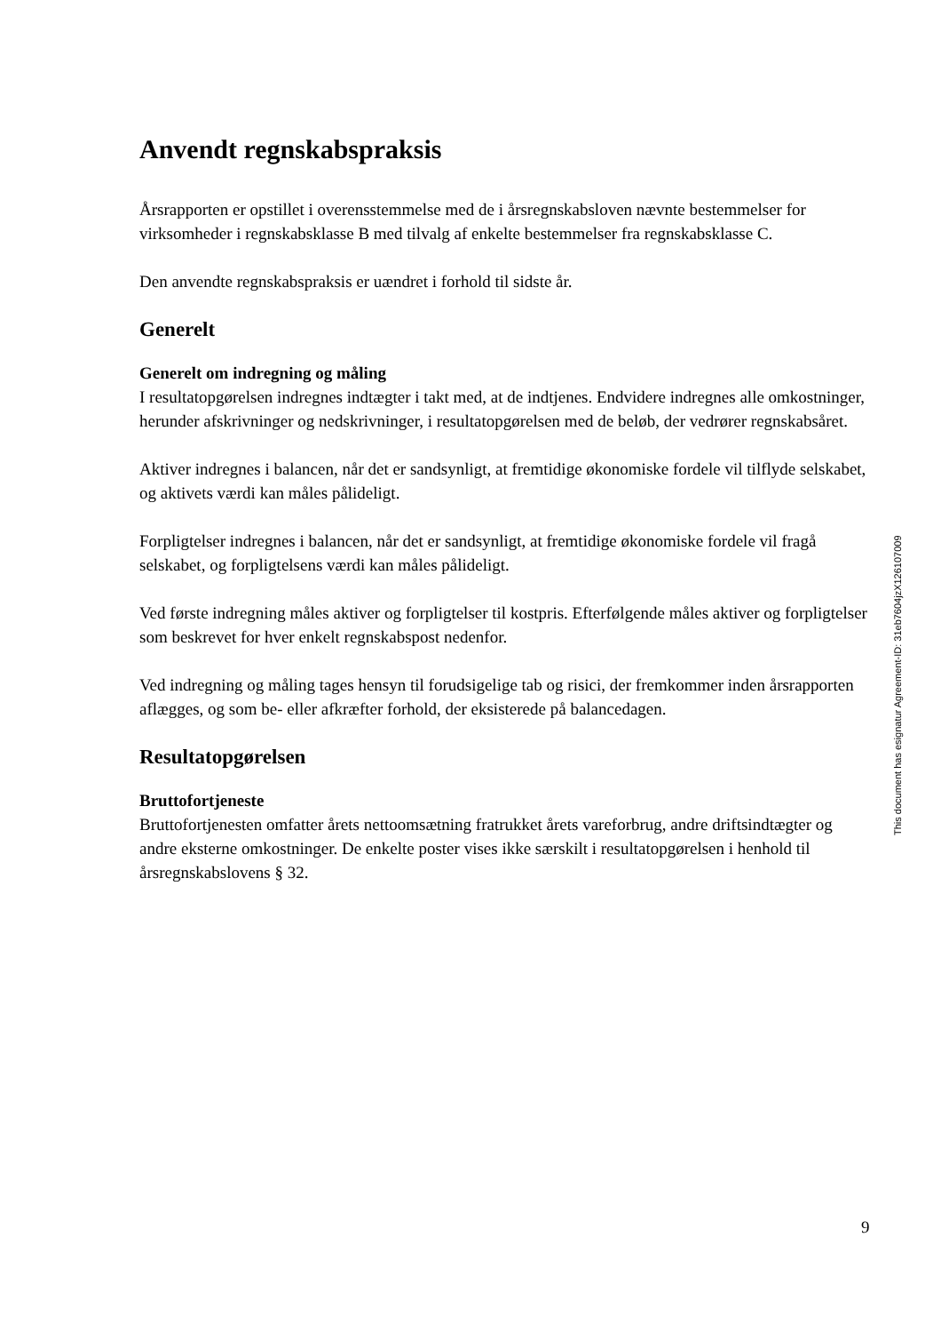Anvendt regnskabspraksis
Årsrapporten er opstillet i overensstemmelse med de i årsregnskabsloven nævnte bestemmelser for virksomheder i regnskabsklasse B med tilvalg af enkelte bestemmelser fra regnskabsklasse C.
Den anvendte regnskabspraksis er uændret i forhold til sidste år.
Generelt
Generelt om indregning og måling
I resultatopgørelsen indregnes indtægter i takt med, at de indtjenes. Endvidere indregnes alle omkostninger, herunder afskrivninger og nedskrivninger, i resultatopgørelsen med de beløb, der vedrører regnskabsåret.
Aktiver indregnes i balancen, når det er sandsynligt, at fremtidige økonomiske fordele vil tilflyde selskabet, og aktivets værdi kan måles pålideligt.
Forpligtelser indregnes i balancen, når det er sandsynligt, at fremtidige økonomiske fordele vil fragå selskabet, og forpligtelsens værdi kan måles pålideligt.
Ved første indregning måles aktiver og forpligtelser til kostpris. Efterfølgende måles aktiver og forpligtelser som beskrevet for hver enkelt regnskabspost nedenfor.
Ved indregning og måling tages hensyn til forudsigelige tab og risici, der fremkommer inden årsrapporten aflægges, og som be- eller afkræfter forhold, der eksisterede på balancedagen.
Resultatopgørelsen
Bruttofortjeneste
Bruttofortjenesten omfatter årets nettoomsætning fratrukket årets vareforbrug, andre driftsindtægter og andre eksterne omkostninger. De enkelte poster vises ikke særskilt i resultatopgørelsen i henhold til årsregnskabslovens § 32.
This document has esignatur Agreement-ID: 31eb7604jzX126107009
9